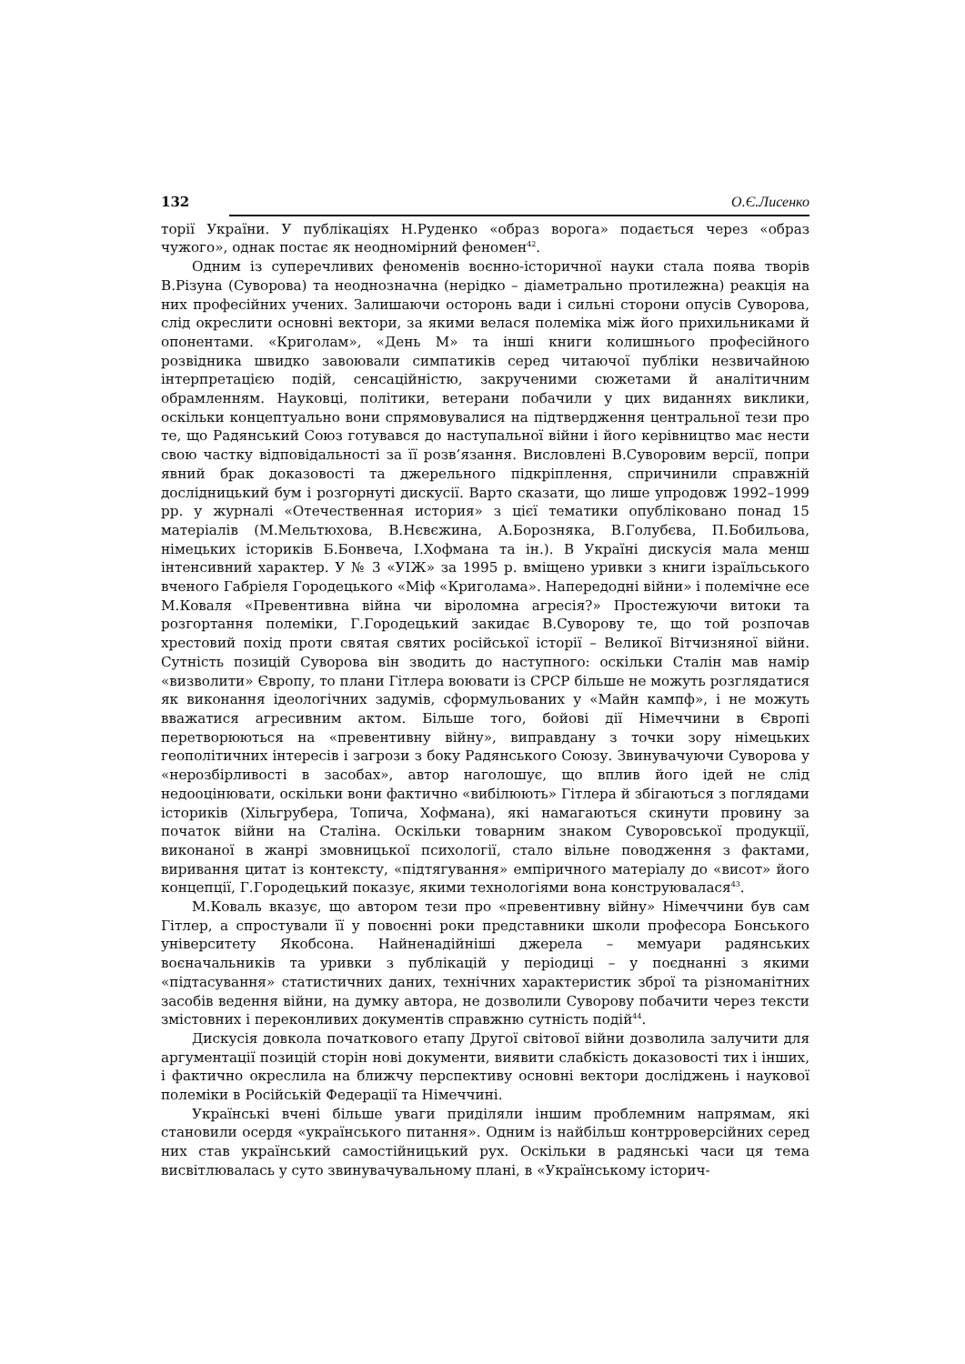132 О.Є.Лисенко
торії України. У публікаціях Н.Руденко «образ ворога» подається через «образ чужого», однак постає як неодномірний феномен<sup>42</sup>.
Одним із суперечливих феноменів воєнно-історичної науки стала поява творів В.Різуна (Суворова) та неоднозначна (нерідко – діаметрально протилежна) реакція на них професійних учених. Залишаючи осторонь вади і сильні сторони опусів Суворова, слід окреслити основні вектори, за якими велася полеміка між його прихильниками й опонентами. «Криголам», «День М» та інші книги колишнього професійного розвідника швидко завоювали симпатиків серед читаючої публіки незвичайною інтерпретацією подій, сенсаційністю, закрученими сюжетами й аналітичним обрамленням. Науковці, політики, ветерани побачили у цих виданнях виклики, оскільки концептуально вони спрямовувалися на підтвердження центральної тези про те, що Радянський Союз готувався до наступальної війни і його керівництво має нести свою частку відповідальності за її розв’язання. Висловлені В.Суворовим версії, попри явний брак доказовості та джерельного підкріплення, спричинили справжній дослідницький бум і розгорнуті дискусії. Варто сказати, що лише упродовж 1992–1999 рр. у журналі «Отечественная история» з цієї тематики опубліковано понад 15 матеріалів (М.Мельтюхова, В.Нєвєжина, А.Борозняка, В.Голубєва, П.Бобильова, німецьких істориків Б.Бонвеча, І.Хофмана та ін.). В Україні дискусія мала менш інтенсивний характер. У № 3 «УІЖ» за 1995 р. вміщено уривки з книги ізраїльського вченого Габріеля Городецького «Міф «Криголама». Напередодні війни» і полемічне есе М.Коваля «Превентивна війна чи віроломна агресія?» Простежуючи витоки та розгортання полеміки, Г.Городецький закидає В.Суворову те, що той розпочав хрестовий похід проти святая святих російської історії – Великої Вітчизняної війни. Сутність позицій Суворова він зводить до наступного: оскільки Сталін мав намір «визволити» Європу, то плани Гітлера воювати із СРСР більше не можуть розглядатися як виконання ідеологічних задумів, сформульованих у «Майн кампф», і не можуть вважатися агресивним актом. Більше того, бойові дії Німеччини в Європі перетворюються на «превентивну війну», виправдану з точки зору німецьких геополітичних інтересів і загрози з боку Радянського Союзу. Звинувачуючи Суворова у «нерозбірливості в засобах», автор наголошує, що вплив його ідей не слід недооцінювати, оскільки вони фактично «вибілюють» Гітлера й збігаються з поглядами істориків (Хільгрубера, Топича, Хофмана), які намагаються скинути провину за початок війни на Сталіна. Оскільки товарним знаком Суворовської продукції, виконаної в жанрі змовницької психології, стало вільне поводження з фактами, виривання цитат із контексту, «підтягування» емпіричного матеріалу до «висот» його концепції, Г.Городецький показує, якими технологіями вона конструювалася<sup>43</sup>.
М.Коваль вказує, що автором тези про «превентивну війну» Німеччини був сам Гітлер, а спростували її у повоєнні роки представники школи професора Бонського університету Якобсона. Найненадійніші джерела – мемуари радянських воєначальників та уривки з публікацій у періодиці – у поєднанні з якими «підтасування» статистичних даних, технічних характеристик зброї та різноманітних засобів ведення війни, на думку автора, не дозволили Суворову побачити через тексти змістовних і переконливих документів справжню сутність подій<sup>44</sup>.
Дискусія довкола початкового етапу Другої світової війни дозволила залучити для аргументації позицій сторін нові документи, виявити слабкість доказовості тих і інших, і фактично окреслила на ближчу перспективу основні вектори досліджень і наукової полеміки в Російській Федерації та Німеччині.
Українські вчені більше уваги приділяли іншим проблемним напрямам, які становили осердя «українського питання». Одним із найбільш контрроверсійних серед них став український самостійницький рух. Оскільки в радянські часи ця тема висвітлювалась у суто звинувачувальному плані, в «Українському історич-